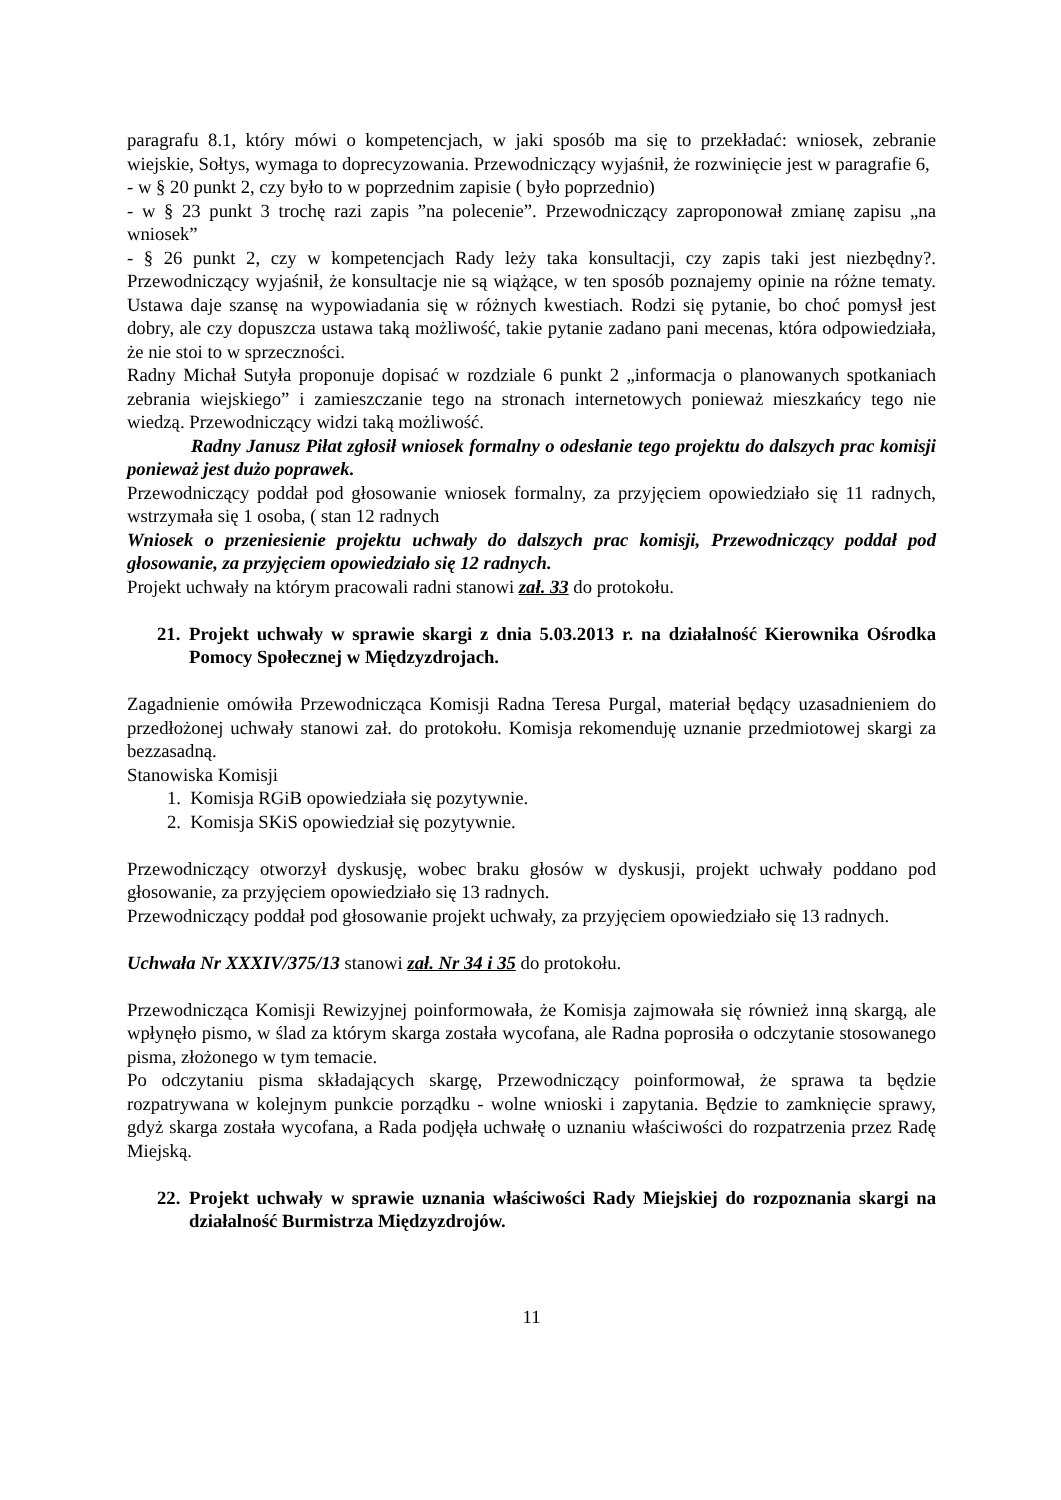paragrafu 8.1, który mówi o kompetencjach, w jaki sposób ma się to przekładać: wniosek, zebranie wiejskie, Sołtys, wymaga to doprecyzowania. Przewodniczący wyjaśnił, że rozwinięcie jest w paragrafie 6,
- w § 20 punkt 2, czy było to w poprzednim zapisie ( było poprzednio)
- w § 23 punkt 3 trochę razi zapis ”na polecenie”. Przewodniczący zaproponował zmianę zapisu „na wniosek”
- § 26 punkt 2, czy w kompetencjach Rady leży taka konsultacji, czy zapis taki jest niezbędny?. Przewodniczący wyjaśnił, że konsultacje nie są wiążące, w ten sposób poznajemy opinie na różne tematy. Ustawa daje szansę na wypowiadania się w różnych kwestiach. Rodzi się pytanie, bo choć pomysł jest dobry, ale czy dopuszcza ustawa taką możliwość, takie pytanie zadano pani mecenas, która odpowiedziała, że nie stoi to w sprzeczności.
Radny Michał Sutyła proponuje dopisać w rozdziale 6 punkt 2 „informacja o planowanych spotkaniach zebrania wiejskiego” i zamieszczanie tego na stronach internetowych ponieważ mieszkańcy tego nie wiedzą. Przewodniczący widzi taką możliwość.
Radny Janusz Piłat zgłosił wniosek formalny o odesłanie tego projektu do dalszych prac komisji ponieważ jest dużo poprawek.
Przewodniczący poddał pod głosowanie wniosek formalny, za przyjęciem opowiedziało się 11 radnych, wstrzymała się 1 osoba, ( stan 12 radnych
Wniosek o przeniesienie projektu uchwały do dalszych prac komisji, Przewodniczący poddał pod głosowanie, za przyjęciem opowiedziało się 12 radnych.
Projekt uchwały na którym pracowali radni stanowi zał. 33 do protokołu.
21. Projekt uchwały w sprawie skargi z dnia 5.03.2013 r. na działalność Kierownika Ośrodka Pomocy Społecznej w Międzyzdrojach.
Zagadnienie omówiła Przewodnicząca Komisji Radna Teresa Purgal, materiał będący uzasadnieniem do przedłożonej uchwały stanowi zał. do protokołu. Komisja rekomenduję uznanie przedmiotowej skargi za bezzasadną.
Stanowiska Komisji
1. Komisja RGiB opowiedziała się pozytywnie.
2. Komisja SKiS opowiedział się pozytywnie.
Przewodniczący otworzył dyskusję, wobec braku głosów w dyskusji, projekt uchwały poddano pod głosowanie, za przyjęciem opowiedziało się 13 radnych.
Przewodniczący poddał pod głosowanie projekt uchwały, za przyjęciem opowiedziało się 13 radnych.
Uchwała Nr XXXIV/375/13 stanowi zał. Nr 34 i 35 do protokołu.
Przewodnicząca Komisji Rewizyjnej poinformowała, że Komisja zajmowała się również inną skargą, ale wpłynęło pismo, w ślad za którym skarga została wycofana, ale Radna poprosiła o odczytanie stosowanego pisma, złożonego w tym temacie.
Po odczytaniu pisma składających skargę, Przewodniczący poinformował, że sprawa ta będzie rozpatrywana w kolejnym punkcie porządku - wolne wnioski i zapytania. Będzie to zamknięcie sprawy, gdyż skarga została wycofana, a Rada podjęła uchwałę o uznaniu właściwości do rozpatrzenia przez Radę Miejską.
22. Projekt uchwały w sprawie uznania właściwości Rady Miejskiej do rozpoznania skargi na działalność Burmistrza Międzyzdrojów.
11